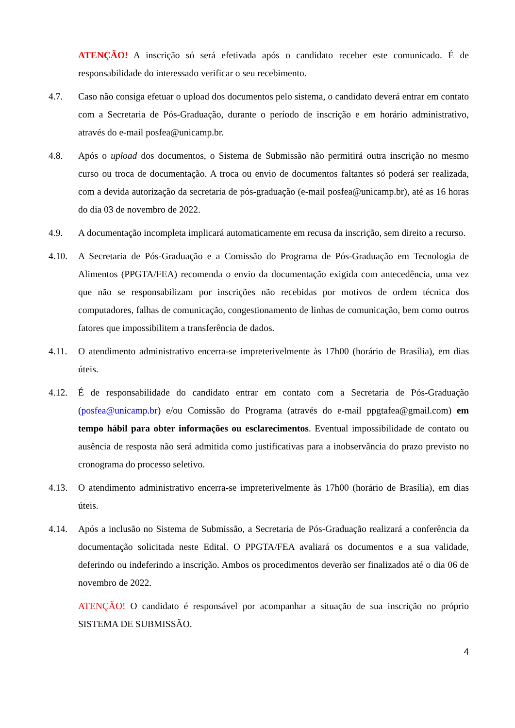ATENÇÃO! A inscrição só será efetivada após o candidato receber este comunicado. É de responsabilidade do interessado verificar o seu recebimento.
4.7. Caso não consiga efetuar o upload dos documentos pelo sistema, o candidato deverá entrar em contato com a Secretaria de Pós-Graduação, durante o período de inscrição e em horário administrativo, através do e-mail posfea@unicamp.br.
4.8. Após o upload dos documentos, o Sistema de Submissão não permitirá outra inscrição no mesmo curso ou troca de documentação. A troca ou envio de documentos faltantes só poderá ser realizada, com a devida autorização da secretaria de pós-graduação (e-mail posfea@unicamp.br), até as 16 horas do dia 03 de novembro de 2022.
4.9. A documentação incompleta implicará automaticamente em recusa da inscrição, sem direito a recurso.
4.10. A Secretaria de Pós-Graduação e a Comissão do Programa de Pós-Graduação em Tecnologia de Alimentos (PPGTA/FEA) recomenda o envio da documentação exigida com antecedência, uma vez que não se responsabilizam por inscrições não recebidas por motivos de ordem técnica dos computadores, falhas de comunicação, congestionamento de linhas de comunicação, bem como outros fatores que impossibilitem a transferência de dados.
4.11. O atendimento administrativo encerra-se impreterivelmente às 17h00 (horário de Brasília), em dias úteis.
4.12. É de responsabilidade do candidato entrar em contato com a Secretaria de Pós-Graduação (posfea@unicamp.br) e/ou Comissão do Programa (através do e-mail ppgtafea@gmail.com) em tempo hábil para obter informações ou esclarecimentos. Eventual impossibilidade de contato ou ausência de resposta não será admitida como justificativas para a inobservância do prazo previsto no cronograma do processo seletivo.
4.13. O atendimento administrativo encerra-se impreterivelmente às 17h00 (horário de Brasília), em dias úteis.
4.14. Após a inclusão no Sistema de Submissão, a Secretaria de Pós-Graduação realizará a conferência da documentação solicitada neste Edital. O PPGTA/FEA avaliará os documentos e a sua validade, deferindo ou indeferindo a inscrição. Ambos os procedimentos deverão ser finalizados até o dia 06 de novembro de 2022.
ATENÇÃO! O candidato é responsável por acompanhar a situação de sua inscrição no próprio SISTEMA DE SUBMISSÃO.
4